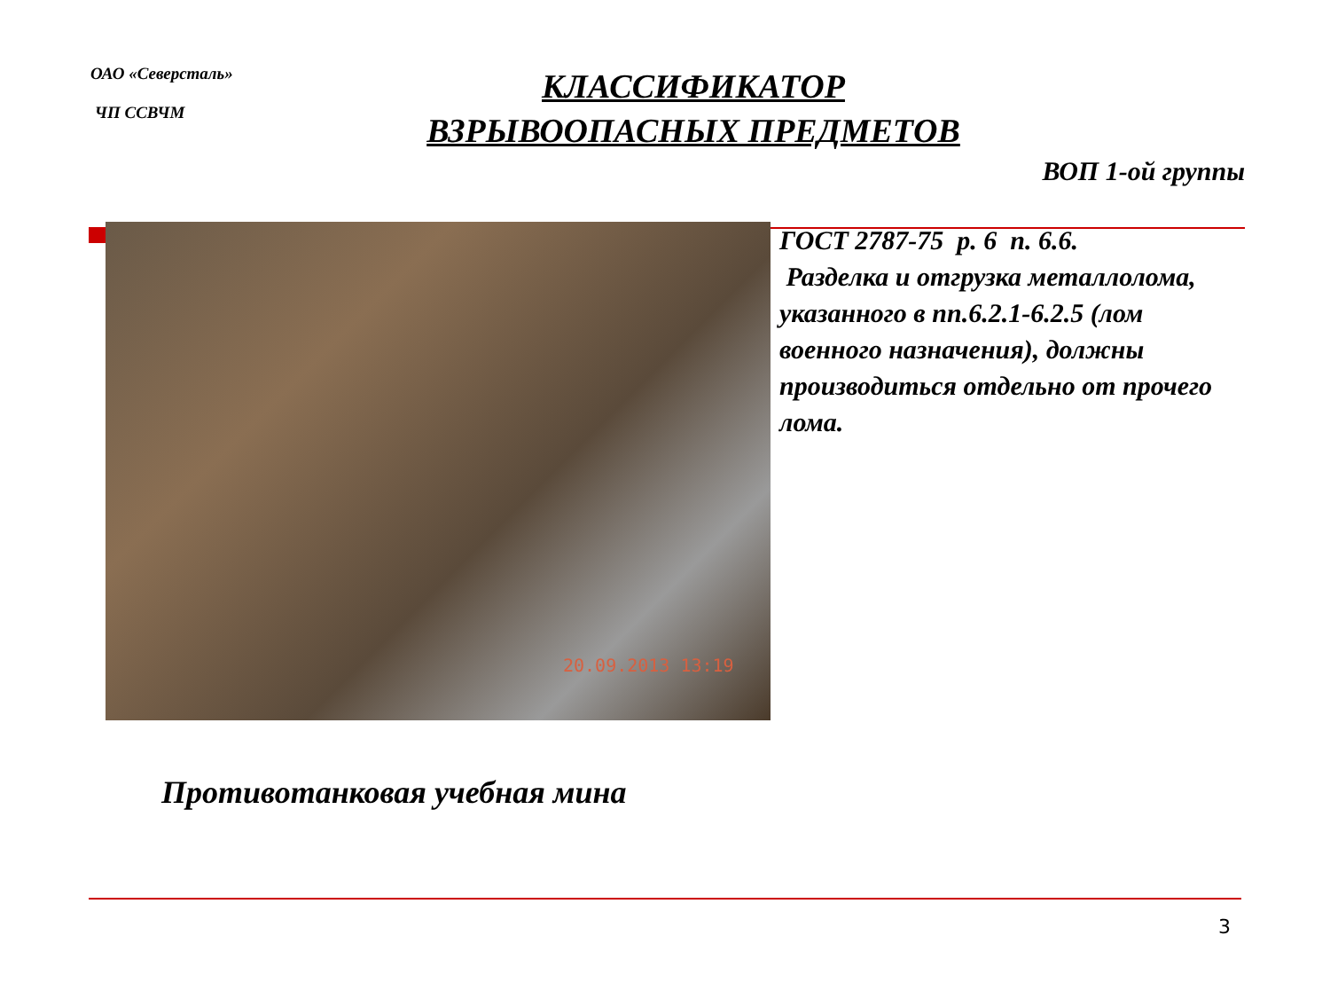ОАО «Северсталь»
ЧП ССВЧМ
КЛАССИФИКАТОР
ВЗРЫВООПАСНЫХ ПРЕДМЕТОВ
ВОП 1-ой группы
20.09.2013 13:19
ГОСТ 2787-75 р. 6 п. 6.6.
Разделка и отгрузка металлолома, указанного в пп.6.2.1-6.2.5 (лом военного назначения), должны производиться отдельно от прочего лома.
Противотанковая учебная мина
3